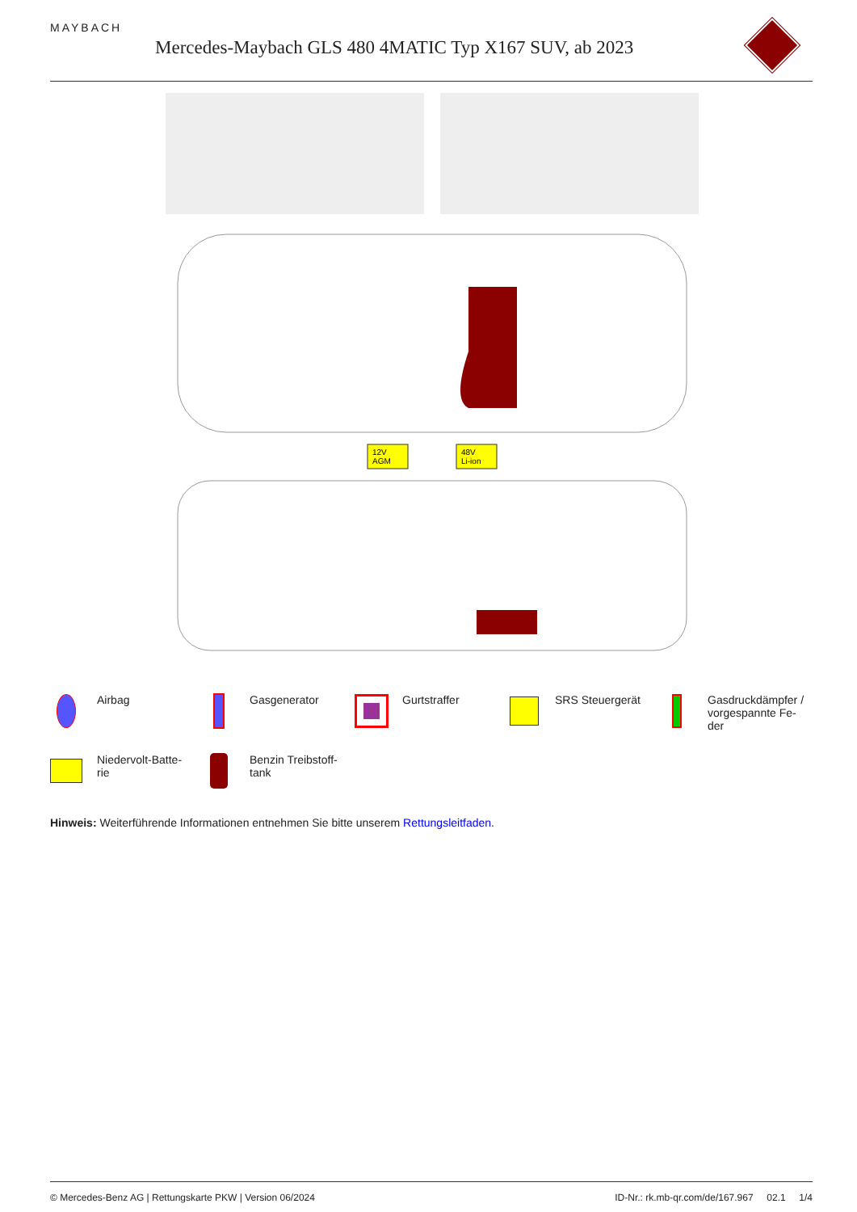MAYBACH
Mercedes-Maybach GLS 480 4MATIC Typ X167 SUV, ab 2023
12V
AGM
48V
Li-ion
Airbag
Gasgenerator
Gurtstraffer
SRS Steuergerät
Gasdruckdämpfer / vorgespannte Fe-
der
Niedervolt-Batte-
rie
Benzin Treibstoff-
tank
Hinweis: Weiterführende Informationen entnehmen Sie bitte unserem Rettungsleitfaden.
© Mercedes-Benz AG | Rettungskarte PKW | Version 06/2024 ID-Nr.: rk.mb-qr.com/de/167.967 02.1 1/4